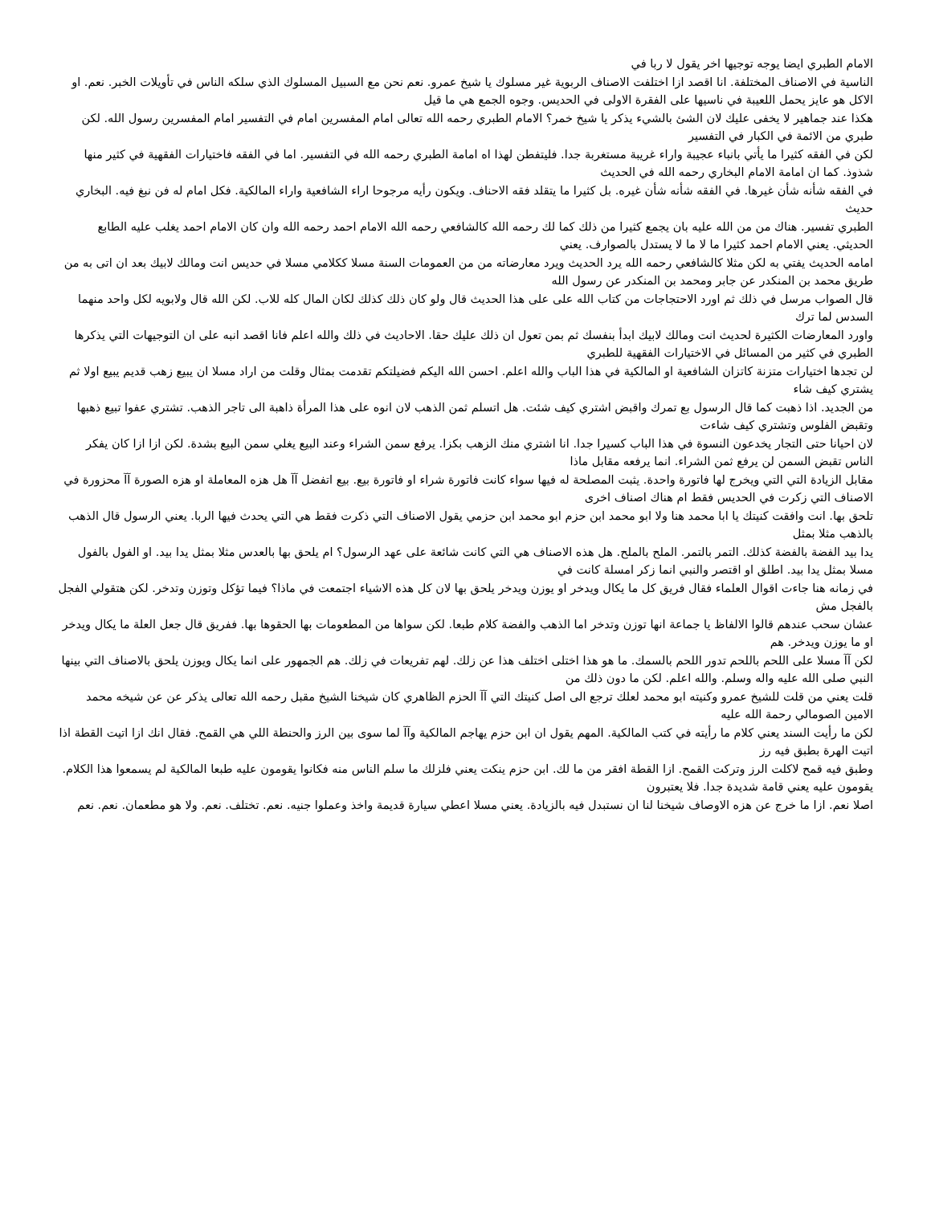الامام الطبري ايضا يوجه توجيها اخر يقول لا ربا في
الناسية في الاصناف المختلفة. انا اقصد ازا اختلفت الاصناف الربوية غير مسلوك يا شيخ عمرو. نعم نحن مع السبيل المسلوك الذي سلكه الناس في تأويلات الخبر. نعم. او الاكل هو عايز يحمل اللعيبة في ناسيها على الفقرة الاولى في الحديس. وجوه الجمع هي ما قيل
هكذا عند جماهير لا يخفى عليك لان الشئ بالشيء يذكر يا شيخ خمر؟ الامام الطبري رحمه الله تعالى امام المفسرين امام في التفسير امام المفسرين رسول الله. لكن طبري من الائمة في الكبار في التفسير
لكن في الفقه كثيرا ما يأتي بانباء عجيبة واراء غريبة مستغربة جدا. فليتفطن لهذا اه امامة الطبري رحمه الله في التفسير. اما في الفقه فاختيارات الفقهية في كثير منها شذوذ. كما ان امامة الامام البخاري رحمه الله في الحديث
في الفقه شأنه شأن غيرها. في الفقه شأنه شأن غيره. بل كثيرا ما يتقلد فقه الاحناف. ويكون رأيه مرجوحا اراء الشافعية واراء المالكية. فكل امام له فن نبغ فيه. البخاري حديث
الطبري تفسير. هناك من من الله عليه بان يجمع كثيرا من ذلك كما لك رحمه الله كالشافعي رحمه الله الامام احمد رحمه الله وان كان الامام احمد يغلب عليه الطابع الحديثي. يعني الامام احمد كثيرا ما لا ما لا يستدل بالصوارف. يعني
امامه الحديث يفتي به لكن مثلا كالشافعي رحمه الله يرد الحديث ويرد معارضاته من من العمومات السنة مسلا ككلامي مسلا في حديس انت ومالك لابيك بعد ان اتى به من طريق محمد بن المنكدر عن جابر ومحمد بن المنكدر عن رسول الله
قال الصواب مرسل في ذلك ثم اورد الاحتجاجات من كتاب الله على على هذا الحديث قال ولو كان ذلك كذلك لكان المال كله للاب. لكن الله قال ولابويه لكل واحد منهما السدس لما ترك
واورد المعارضات الكثيرة لحديث انت ومالك لابيك ابدأ بنفسك ثم بمن تعول ان ذلك عليك حقا. الاحاديث في ذلك والله اعلم فانا اقصد انبه على ان التوجيهات التي يذكرها الطبري في كثير من المسائل في الاختيارات الفقهية للطبري
لن تجدها اختيارات متزنة كاتزان الشافعية او المالكية في هذا الباب والله اعلم. احسن الله اليكم فضيلتكم تقدمت بمثال وقلت من اراد مسلا ان يبيع زهب قديم يبيع اولا ثم يشتري كيف شاء
من الجديد. اذا ذهبت كما قال الرسول بع تمرك واقبض اشتري كيف شئت. هل اتسلم ثمن الذهب لان انوه على هذا المرأة ذاهبة الى تاجر الذهب. تشتري عفوا تبيع ذهبها وتقبض الفلوس وتشتري كيف شاءت
لان احيانا حتى التجار يخدعون النسوة في هذا الباب كسيرا جدا. انا اشتري منك الزهب بكزا. يرفع سمن الشراء وعند البيع يغلي سمن البيع بشدة. لكن ازا ازا كان يفكر الناس تقبض السمن لن يرفع ثمن الشراء. انما يرفعه مقابل ماذا
مقابل الزيادة التي التي ويخرج لها فاتورة واحدة. يثبت المصلحة له فيها سواء كانت فاتورة شراء او فاتورة بيع. بيع اتفضل آآ هل هزه المعاملة او هزه الصورة آآ محزورة في الاصناف التي زكرت في الحديس فقط ام هناك اصناف اخرى
تلحق بها. انت وافقت كنيتك يا ابا محمد هنا ولا ابو محمد ابن حزم ابو محمد ابن حزمي يقول الاصناف التي ذكرت فقط هي التي يحدث فيها الربا. يعني الرسول قال الذهب بالذهب مثلا بمثل
يدا بيد الفضة بالفضة كذلك. التمر بالتمر. الملح بالملح. هل هذه الاصناف هي التي كانت شائعة على عهد الرسول؟ ام يلحق بها بالعدس مثلا بمثل يدا بيد. او الفول بالفول مسلا بمثل يدا بيد. اطلق او اقتصر والنبي انما زكر امسلة كانت في
في زمانه هنا جاءت اقوال العلماء فقال فريق كل ما يكال ويدخر او يوزن ويدخر يلحق بها لان كل هذه الاشياء اجتمعت في ماذا؟ فيما تؤكل وتوزن وتدخر. لكن هتقولي الفجل بالفجل مش
عشان سحب عندهم قالوا الالفاظ يا جماعة انها توزن وتدخر اما الذهب والفضة كلام طبعا. لكن سواها من المطعومات بها الحقوها بها. ففريق قال جعل العلة ما يكال ويدخر او ما يوزن ويدخر. هم
لكن آآ مسلا على اللحم باللحم تدور اللحم بالسمك. ما هو هذا اختلى اختلف هذا عن زلك. لهم تفريعات في زلك. هم الجمهور على انما يكال ويوزن يلحق بالاصناف التي بينها النبي صلى الله عليه واله وسلم. والله اعلم. لكن ما دون ذلك من
قلت يعني من قلت للشيخ عمرو وكنيته ابو محمد لعلك ترجع الى اصل كنيتك التي آآ الحزم الظاهري كان شيخنا الشيخ مقبل رحمه الله تعالى يذكر عن عن شيخه محمد الامين الصومالي رحمة الله عليه
لكن ما رأيت السند يعني كلام ما رأيته في كتب المالكية. المهم يقول ان ابن حزم يهاجم المالكية وآآ لما سوى بين الرز والحنطة اللي هي القمح. فقال انك ازا اتيت القطة اذا اتيت الهرة بطبق فيه رز
وطبق فيه قمح لاكلت الرز وتركت القمح. ازا القطة افقر من ما لك. ابن حزم ينكت يعني فلزلك ما سلم الناس منه فكانوا يقومون عليه طبعا المالكية لم يسمعوا هذا الكلام. يقومون عليه يعني قامة شديدة جدا. فلا يعتبرون
اصلا نعم. ازا ما خرج عن هزه الاوصاف شيخنا لنا ان نستبدل فيه بالزيادة. يعني مسلا اعطي سيارة قديمة واخذ وعملوا جنيه. نعم. تختلف. نعم. ولا هو مطعمان. نعم. نعم